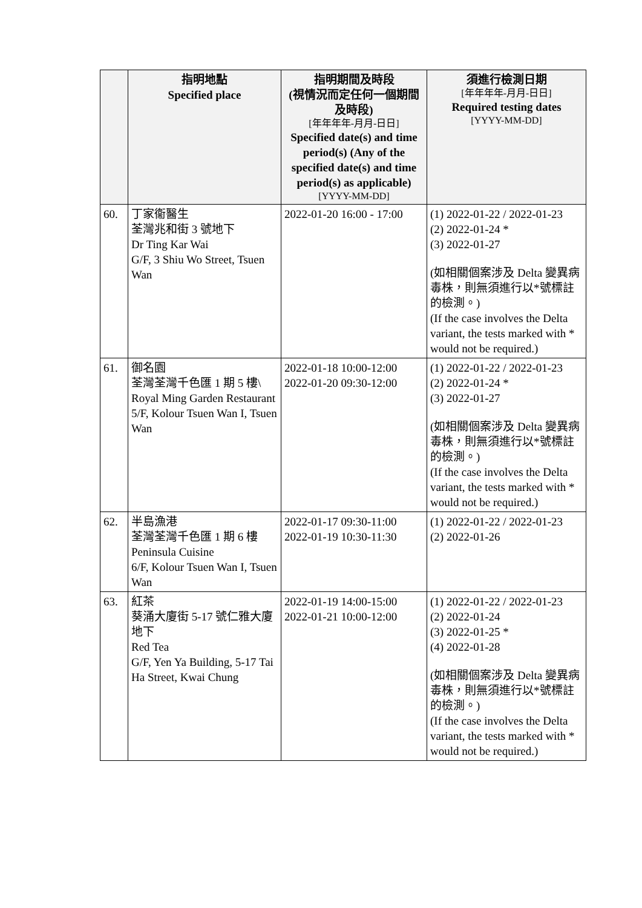| | 指明地點 Specified place | 指明期間及時段 (視情況而定任何一個期間及時段) [年年年年-月月-日日] Specified date(s) and time period(s) (Any of the specified date(s) and time period(s) as applicable) [YYYY-MM-DD] | 須進行檢測日期 [年年年年-月月-日日] Required testing dates [YYYY-MM-DD] |
| --- | --- | --- | --- |
| 60. | 丁家衞醫生 荃灣兆和街 3 號地下 Dr Ting Kar Wai G/F, 3 Shiu Wo Street, Tsuen Wan | 2022-01-20 16:00 - 17:00 | (1) 2022-01-22 / 2022-01-23 (2) 2022-01-24 * (3) 2022-01-27 (如相關個案涉及 Delta 變異病毒株，則無須進行以*號標註的檢測。) (If the case involves the Delta variant, the tests marked with * would not be required.) |
| 61. | 御名園 荃灣荃灣千色匯 1 期 5 樓\ Royal Ming Garden Restaurant 5/F, Kolour Tsuen Wan I, Tsuen Wan | 2022-01-18 10:00-12:00 2022-01-20 09:30-12:00 | (1) 2022-01-22 / 2022-01-23 (2) 2022-01-24 * (3) 2022-01-27 (如相關個案涉及 Delta 變異病毒株，則無須進行以*號標註的檢測。) (If the case involves the Delta variant, the tests marked with * would not be required.) |
| 62. | 半島漁港 荃灣荃灣千色匯 1 期 6 樓 Peninsula Cuisine 6/F, Kolour Tsuen Wan I, Tsuen Wan | 2022-01-17 09:30-11:00 2022-01-19 10:30-11:30 | (1) 2022-01-22 / 2022-01-23 (2) 2022-01-26 |
| 63. | 紅茶 葵涌大廈街 5-17 號仁雅大廈地下 Red Tea G/F, Yen Ya Building, 5-17 Tai Ha Street, Kwai Chung | 2022-01-19 14:00-15:00 2022-01-21 10:00-12:00 | (1) 2022-01-22 / 2022-01-23 (2) 2022-01-24 (3) 2022-01-25 * (4) 2022-01-28 (如相關個案涉及 Delta 變異病毒株，則無須進行以*號標註的檢測。) (If the case involves the Delta variant, the tests marked with * would not be required.) |